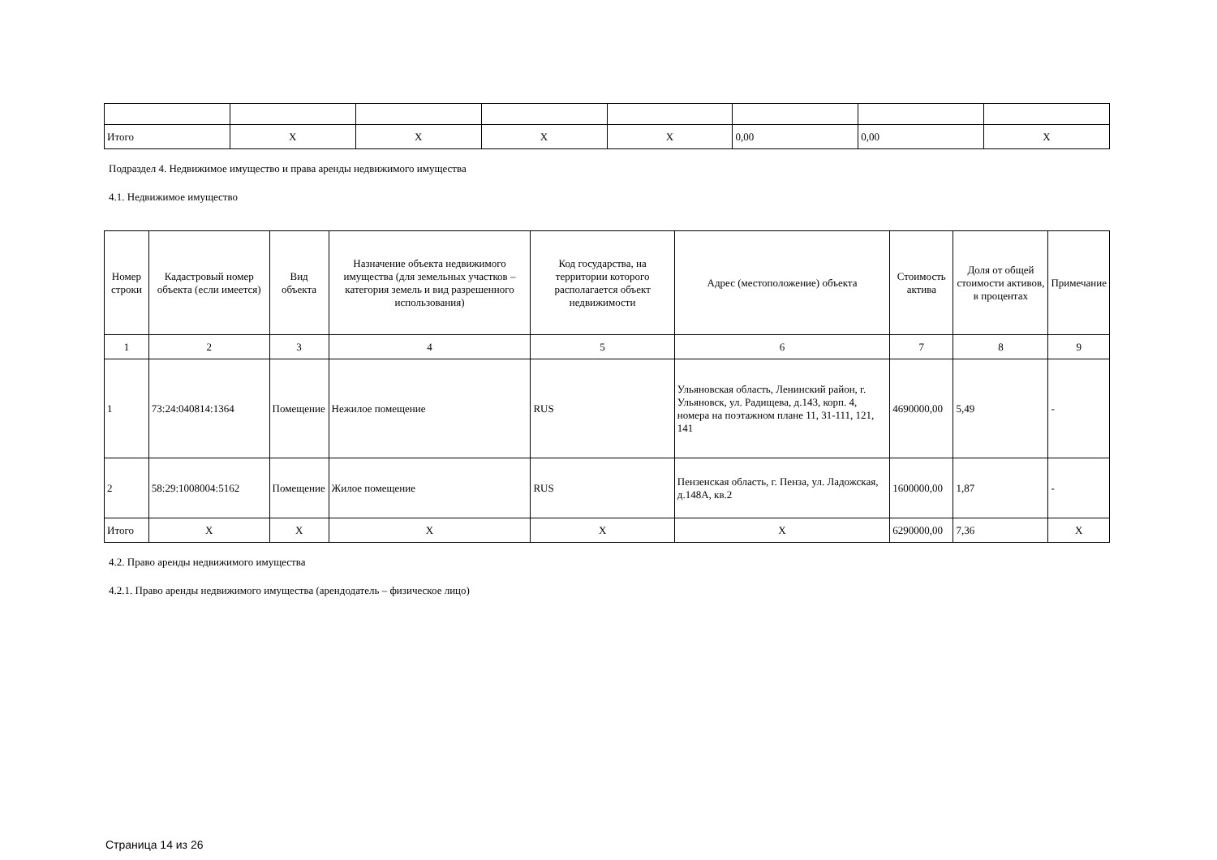| Итого | X | X | X | X | 0,00 | 0,00 | X |
Подраздел 4. Недвижимое имущество и права аренды недвижимого имущества
4.1. Недвижимое имущество
| Номер строки | Кадастровый номер объекта (если имеется) | Вид объекта | Назначение объекта недвижимого имущества (для земельных участков – категория земель и вид разрешенного использования) | Код государства, на территории которого располагается объект недвижимости | Адрес (местоположение) объекта | Стоимость актива | Доля от общей стоимости активов, в процентах | Примечание |
| --- | --- | --- | --- | --- | --- | --- | --- | --- |
| 1 | 2 | 3 | 4 | 5 | 6 | 7 | 8 | 9 |
| 1 | 73:24:040814:1364 | Помещение | Нежилое помещение | RUS | Ульяновская область, Ленинский район, г. Ульяновск, ул. Радищева, д.143, корп. 4, номера на поэтажном плане 11, 31-111, 121, 141 | 4690000,00 | 5,49 | - |
| 2 | 58:29:1008004:5162 | Помещение | Жилое помещение | RUS | Пензенская область, г. Пенза, ул. Ладожская, д.148А, кв.2 | 1600000,00 | 1,87 | - |
| Итого | X | X | X | X | X | 6290000,00 | 7,36 | X |
4.2. Право аренды недвижимого имущества
4.2.1. Право аренды недвижимого имущества (арендодатель – физическое лицо)
Страница 14 из 26